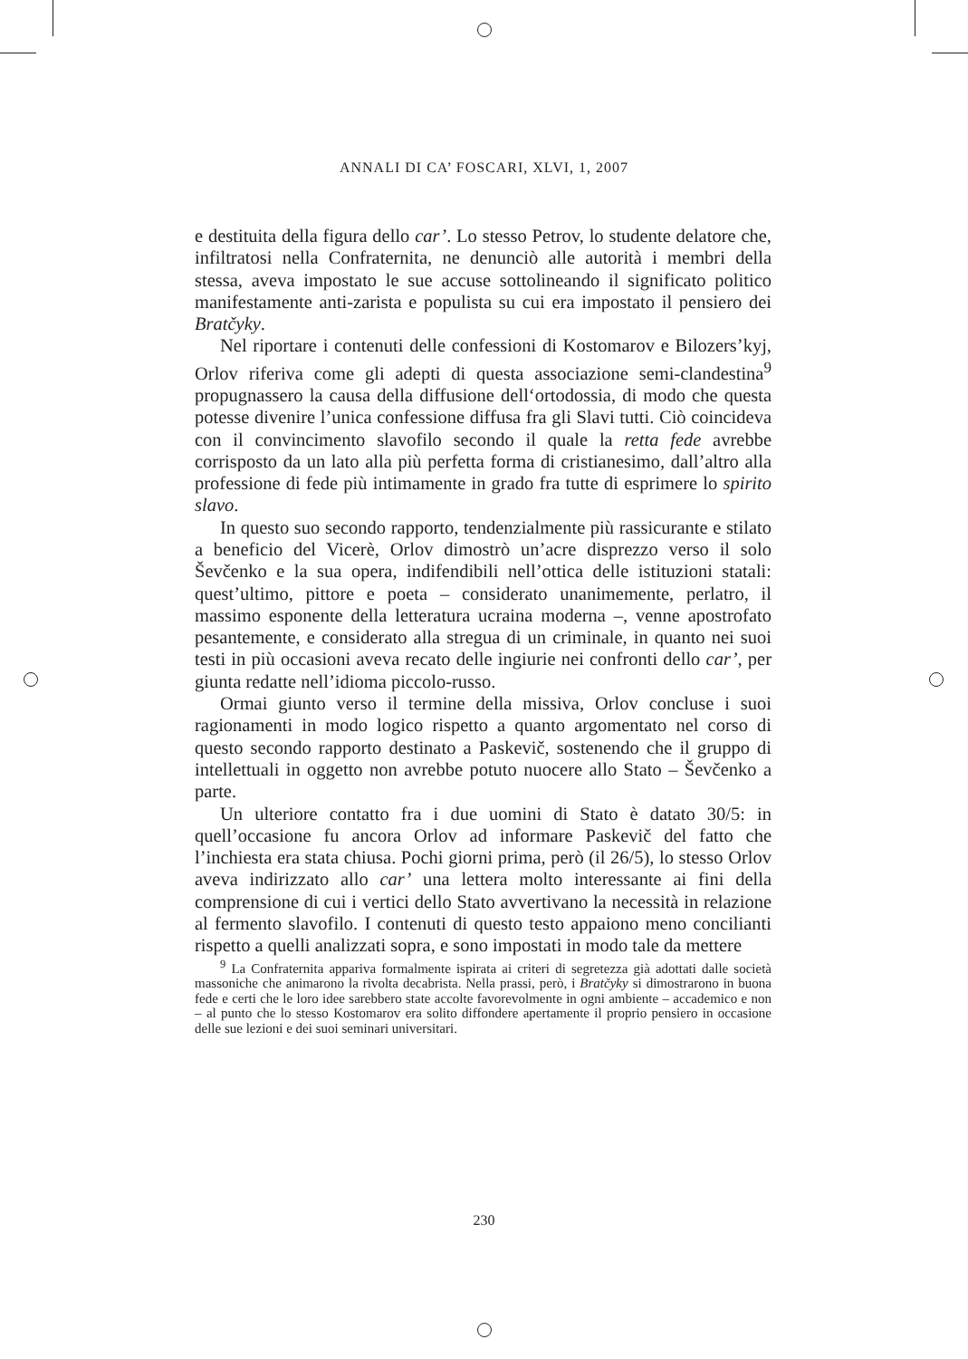ANNALI DI CA’ FOSCARI, XLVI, 1, 2007
e destituita della figura dello car’. Lo stesso Petrov, lo studente delatore che, infiltratosi nella Confraternita, ne denunciò alle autorità i membri della stessa, aveva impostato le sue accuse sottolineando il significato politico manifestamente anti-zarista e populista su cui era impostato il pensiero dei Bratčyky.
Nel riportare i contenuti delle confessioni di Kostomarov e Bilozers’kyj, Orlov riferiva come gli adepti di questa associazione semi-clandestina<sup>9</sup> propugnassero la causa della diffusione dell‘ortodossia, di modo che questa potesse divenire l’unica confessione diffusa fra gli Slavi tutti. Ciò coincideva con il convincimento slavofilo secondo il quale la retta fede avrebbe corrisposto da un lato alla più perfetta forma di cristianesimo, dall’altro alla professione di fede più intimamente in grado fra tutte di esprimere lo spirito slavo.
In questo suo secondo rapporto, tendenzialmente più rassicurante e stilato a beneficio del Vicerè, Orlov dimostrò un’acre disprezzo verso il solo Ševčenko e la sua opera, indifendibili nell’ottica delle istituzioni statali: quest’ultimo, pittore e poeta – considerato unanimemente, perlatro, il massimo esponente della letteratura ucraina moderna –, venne apostrofato pesantemente, e considerato alla stregua di un criminale, in quanto nei suoi testi in più occasioni aveva recato delle ingiurie nei confronti dello car’, per giunta redatte nell’idioma piccolo-russo.
Ormai giunto verso il termine della missiva, Orlov concluse i suoi ragionamenti in modo logico rispetto a quanto argomentato nel corso di questo secondo rapporto destinato a Paskevič, sostenendo che il gruppo di intellettuali in oggetto non avrebbe potuto nuocere allo Stato – Ševčenko a parte.
Un ulteriore contatto fra i due uomini di Stato è datato 30/5: in quell’occasione fu ancora Orlov ad informare Paskevič del fatto che l’inchiesta era stata chiusa. Pochi giorni prima, però (il 26/5), lo stesso Orlov aveva indirizzato allo car’ una lettera molto interessante ai fini della comprensione di cui i vertici dello Stato avvertivano la necessità in relazione al fermento slavofilo. I contenuti di questo testo appaiono meno concilianti rispetto a quelli analizzati sopra, e sono impostati in modo tale da mettere
<sup>9</sup> La Confraternita appariva formalmente ispirata ai criteri di segretezza già adottati dalle società massoniche che animarono la rivolta decabrista. Nella prassi, però, i Bratčyky si dimostrarono in buona fede e certi che le loro idee sarebbero state accolte favorevolmente in ogni ambiente – accademico e non – al punto che lo stesso Kostomarov era solito diffondere apertamente il proprio pensiero in occasione delle sue lezioni e dei suoi seminari universitari.
230